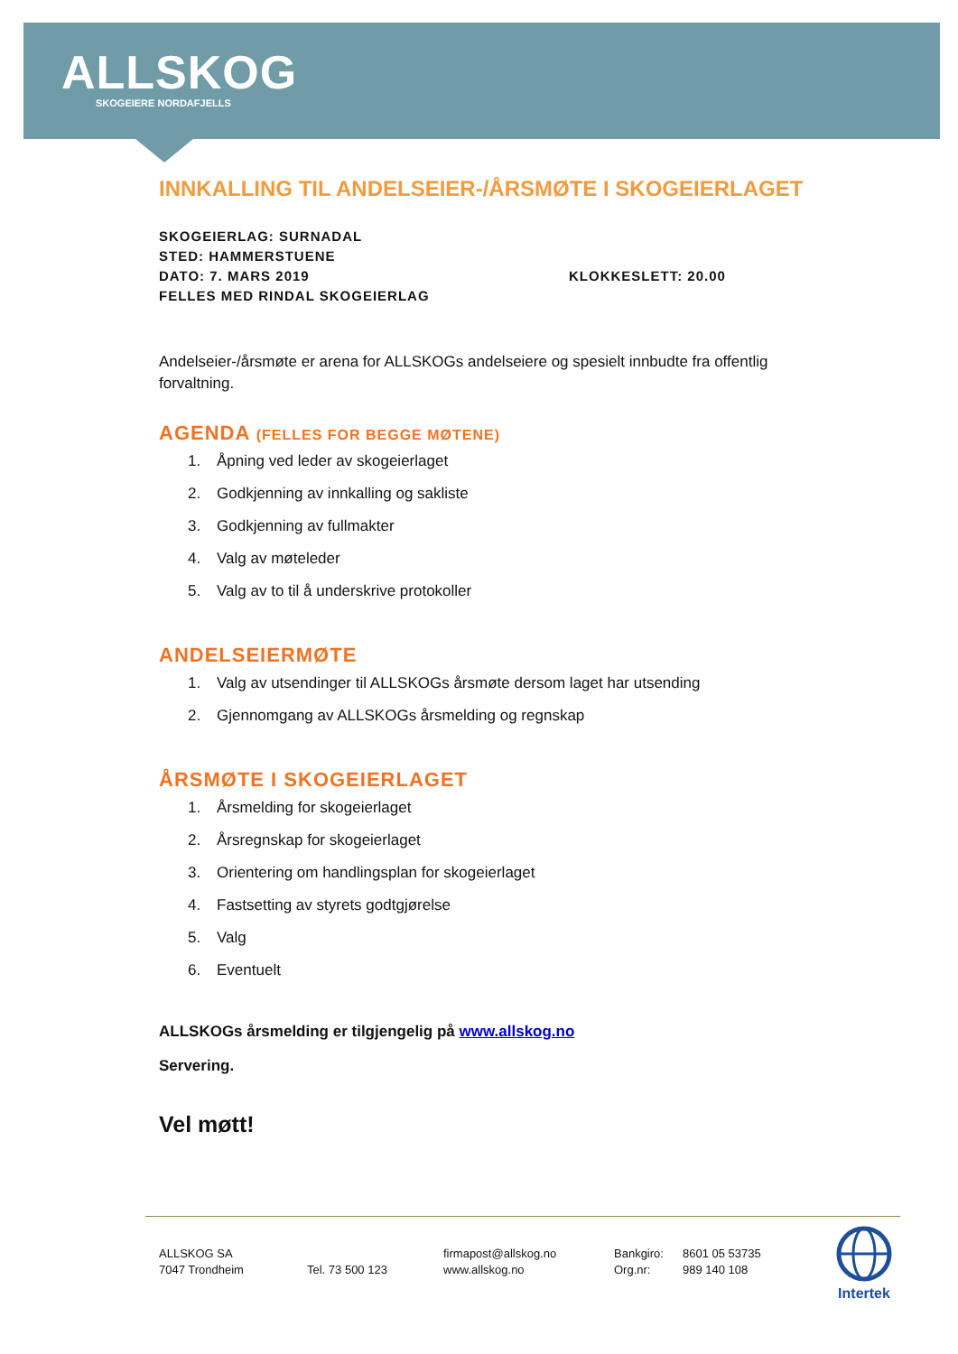ALLSKOG
SKOGEIERE NORDAFJELLS
INNKALLING TIL ANDELSEIER-/ÅRSMØTE I SKOGEIERLAGET
SKOGEIERLAG: SURNADAL
STED: HAMMERSTUENE
DATO: 7. MARS 2019 KLOKKESLETT: 20.00
FELLES MED RINDAL SKOGEIERLAG
Andelseier-/årsmøte er arena for ALLSKOGs andelseiere og spesielt innbudte fra offentlig forvaltning.
AGENDA (FELLES FOR BEGGE MØTENE)
1. Åpning ved leder av skogeierlaget
2. Godkjenning av innkalling og sakliste
3. Godkjenning av fullmakter
4. Valg av møteleder
5. Valg av to til å underskrive protokoller
ANDELSEIERMØTE
1. Valg av utsendinger til ALLSKOGs årsmøte dersom laget har utsending
2. Gjennomgang av ALLSKOGs årsmelding og regnskap
ÅRSMØTE I SKOGEIERLAGET
1. Årsmelding for skogeierlaget
2. Årsregnskap for skogeierlaget
3. Orientering om handlingsplan for skogeierlaget
4. Fastsetting av styrets godtgjørelse
5. Valg
6. Eventuelt
ALLSKOGs årsmelding er tilgjengelig på www.allskog.no
Servering.
Vel møtt!
ALLSKOG SA
7047 Trondheim
Tel. 73 500 123 firmapost@allskog.no
www.allskog.no
Bankgiro:
Org.nr:
8601 05 53735
989 140 108
Intertek